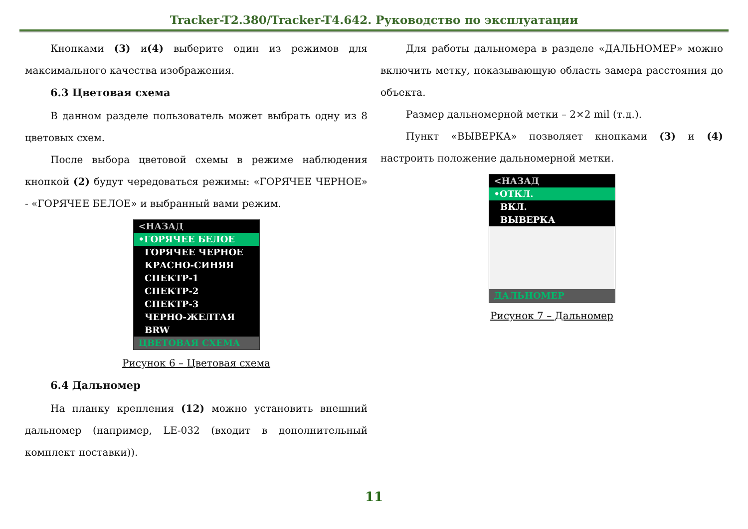Tracker-T2.380/Tracker-T4.642. Руководство по эксплуатации
Кнопками (3) и(4) выберите один из режимов для максимального качества изображения.
6.3 Цветовая схема
В данном разделе пользователь может выбрать одну из 8 цветовых схем.
После выбора цветовой схемы в режиме наблюдения кнопкой (2) будут чередоваться режимы: «ГОРЯЧЕЕ ЧЕРНОЕ» - «ГОРЯЧЕЕ БЕЛОЕ» и выбранный вами режим.
<НАЗАД
•ГОРЯЧЕЕ БЕЛОЕ
ГОРЯЧЕЕ ЧЕРНОЕ
КРАСНО-СИНЯЯ
СПЕКТР-1
СПЕКТР-2
СПЕКТР-3
ЧЕРНО-ЖЕЛТАЯ
BRW
ЦВЕТОВАЯ СХЕМА
Рисунок 6 – Цветовая схема
6.4 Дальномер
На планку крепления (12) можно установить внешний дальномер (например, LE-032 (входит в дополнительный комплект поставки)).
Для работы дальномера в разделе «ДАЛЬНОМЕР» можно включить метку, показывающую область замера расстояния до объекта.
Размер дальномерной метки – 2×2 mil (т.д.).
Пункт «ВЫВЕРКА» позволяет кнопками (3) и (4) настроить положение дальномерной метки.
<НАЗАД
•ОТКЛ.
ВКЛ.
ВЫВЕРКА
ДАЛЬНОМЕР
Рисунок 7 – Дальномер
11